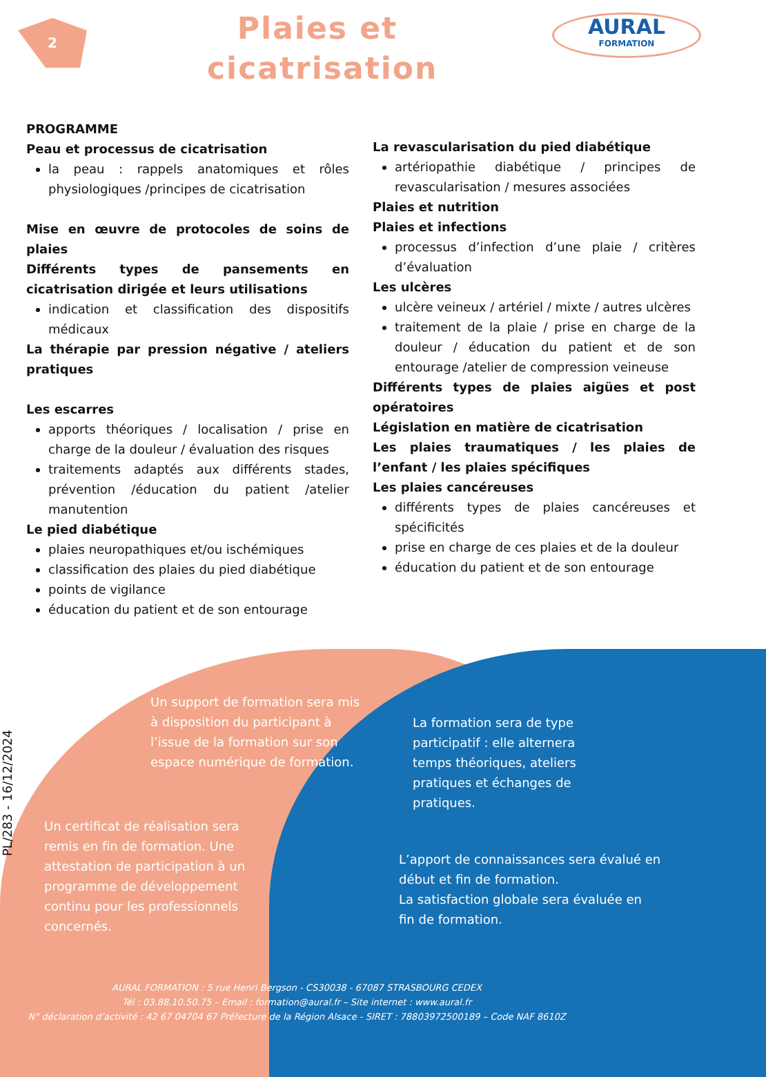2
Plaies et cicatrisation
AURAL
FORMATION
PROGRAMME
Peau et processus de cicatrisation
la peau : rappels anatomiques et rôles physiologiques /principes de cicatrisation
Mise en œuvre de protocoles de soins de plaies
Différents types de pansements en cicatrisation dirigée et leurs utilisations
indication et classification des dispositifs médicaux
La thérapie par pression négative / ateliers pratiques
Les escarres
apports théoriques / localisation / prise en charge de la douleur / évaluation des risques
traitements adaptés aux différents stades, prévention /éducation du patient /atelier manutention
Le pied diabétique
plaies neuropathiques et/ou ischémiques
classification des plaies du pied diabétique
points de vigilance
éducation du patient et de son entourage
La revascularisation du pied diabétique
artériopathie diabétique / principes de revascularisation / mesures associées
Plaies et nutrition
Plaies et infections
processus d’infection d’une plaie / critères d’évaluation
Les ulcères
ulcère veineux / artériel / mixte / autres ulcères
traitement de la plaie / prise en charge de la douleur / éducation du patient et de son entourage /atelier de compression veineuse
Différents types de plaies aigües et post opératoires
Législation en matière de cicatrisation
Les plaies traumatiques / les plaies de l’enfant / les plaies spécifiques
Les plaies cancéreuses
différents types de plaies cancéreuses et spécificités
prise en charge de ces plaies et de la douleur
éducation du patient et de son entourage
Un support de formation sera mis à disposition du participant à l’issue de la formation sur son espace numérique de formation.
La formation sera de type participatif : elle alternera temps théoriques, ateliers pratiques et échanges de pratiques.
Un certificat de réalisation sera remis en fin de formation. Une attestation de participation à un programme de développement continu pour les professionnels concernés.
L’apport de connaissances sera évalué en début et fin de formation.
La satisfaction globale sera évaluée en fin de formation.
PL/283 - 16/12/2024
AURAL FORMATION : 5 rue Henri Bergson - CS30038 - 67087 STRASBOURG CEDEX
Tél : 03.88.10.50.75 – Email : formation@aural.fr – Site internet : www.aural.fr
N° déclaration d’activité : 42 67 04704 67 Préfecture de la Région Alsace - SIRET : 78803972500189 – Code NAF 8610Z